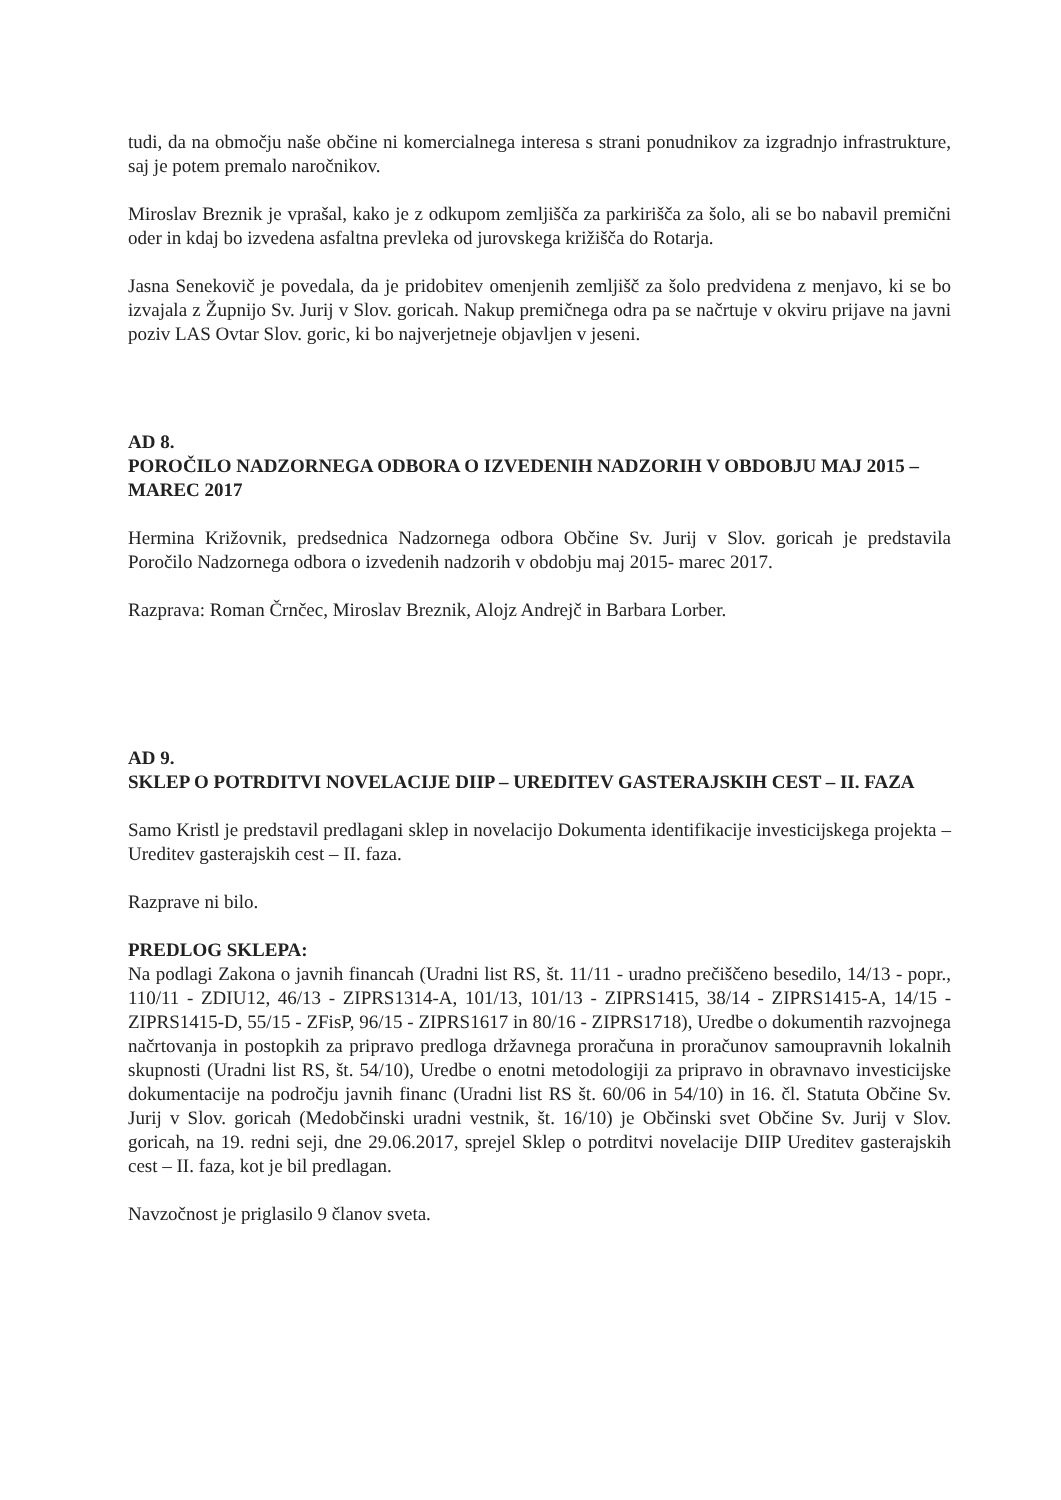tudi, da na območju naše občine ni komercialnega interesa s strani ponudnikov za izgradnjo infrastrukture, saj je potem premalo naročnikov.
Miroslav Breznik je vprašal, kako je z odkupom zemljišča za parkirišča za šolo, ali se bo nabavil premični oder in kdaj bo izvedena asfaltna prevleka od jurovskega križišča do Rotarja.
Jasna Senekovič je povedala, da je pridobitev omenjenih zemljišč za šolo predvidena z menjavo, ki se bo izvajala z Župnijo Sv. Jurij v Slov. goricah. Nakup premičnega odra pa se načrtuje v okviru prijave na javni poziv LAS Ovtar Slov. goric, ki bo najverjetneje objavljen v jeseni.
AD 8.
POROČILO NADZORNEGA ODBORA O IZVEDENIH NADZORIH V OBDOBJU MAJ 2015 – MAREC 2017
Hermina Križovnik, predsednica Nadzornega odbora Občine Sv. Jurij v Slov. goricah je predstavila Poročilo Nadzornega odbora o izvedenih nadzorih v obdobju maj 2015- marec 2017.
Razprava: Roman Črnčec, Miroslav Breznik, Alojz Andrejč in Barbara Lorber.
AD 9.
SKLEP O POTRDITVI NOVELACIJE DIIP – UREDITEV GASTERAJSKIH CEST – II. FAZA
Samo Kristl je predstavil predlagani sklep in novelacijo Dokumenta identifikacije investicijskega projekta – Ureditev gasterajskih cest – II. faza.
Razprave ni bilo.
PREDLOG SKLEPA:
Na podlagi Zakona o javnih financah (Uradni list RS, št. 11/11 - uradno prečiščeno besedilo, 14/13 - popr., 110/11 - ZDIU12, 46/13 - ZIPRS1314-A, 101/13, 101/13 - ZIPRS1415, 38/14 - ZIPRS1415-A, 14/15 - ZIPRS1415-D, 55/15 - ZFisP, 96/15 - ZIPRS1617 in 80/16 - ZIPRS1718), Uredbe o dokumentih razvojnega načrtovanja in postopkih za pripravo predloga državnega proračuna in proračunov samoupravnih lokalnih skupnosti (Uradni list RS, št. 54/10), Uredbe o enotni metodologiji za pripravo in obravnavo investicijske dokumentacije na področju javnih financ (Uradni list RS št. 60/06 in 54/10) in 16. čl. Statuta Občine Sv. Jurij v Slov. goricah (Medobčinski uradni vestnik, št. 16/10) je Občinski svet Občine Sv. Jurij v Slov. goricah, na 19. redni seji, dne 29.06.2017, sprejel Sklep o potrditvi novelacije DIIP Ureditev gasterajskih cest – II. faza, kot je bil predlagan.
Navzočnost je priglasilo 9 članov sveta.